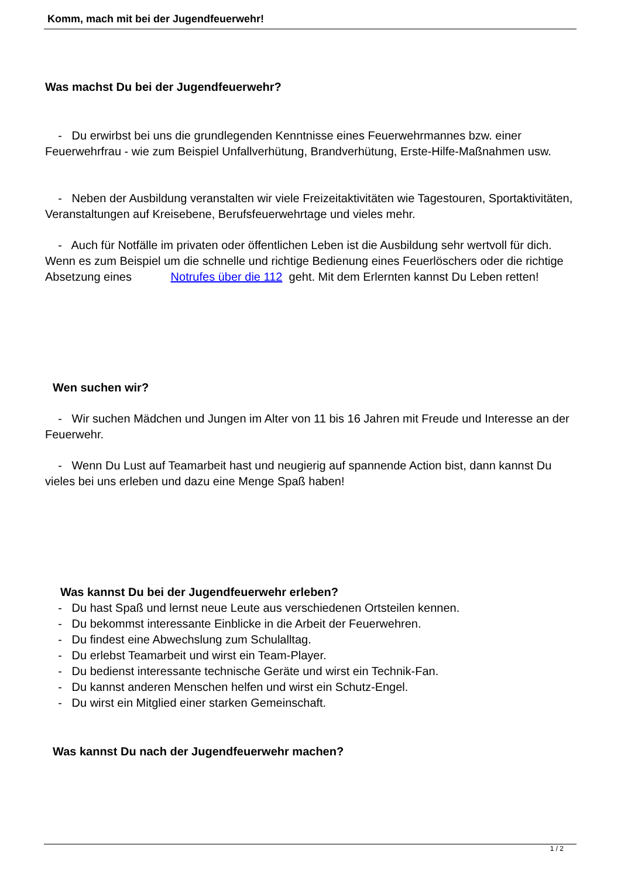Komm, mach mit bei der Jugendfeuerwehr!
Was machst Du bei der Jugendfeuerwehr?
- Du erwirbst bei uns die grundlegenden Kenntnisse eines Feuerwehrmannes bzw. einer Feuerwehrfrau - wie zum Beispiel Unfallverhütung, Brandverhütung, Erste-Hilfe-Maßnahmen usw.
- Neben der Ausbildung veranstalten wir viele Freizeitaktivitäten wie Tagestouren, Sportaktivitäten, Veranstaltungen auf Kreisebene, Berufsfeuerwehrtage und vieles mehr.
- Auch für Notfälle im privaten oder öffentlichen Leben ist die Ausbildung sehr wertvoll für dich. Wenn es zum Beispiel um die schnelle und richtige Bedienung eines Feuerlöschers oder die richtige Absetzung eines Notrufes über die 112 geht. Mit dem Erlernten kannst Du Leben retten!
Wen suchen wir?
- Wir suchen Mädchen und Jungen im Alter von 11 bis 16 Jahren mit Freude und Interesse an der Feuerwehr.
- Wenn Du Lust auf Teamarbeit hast und neugierig auf spannende Action bist, dann kannst Du vieles bei uns erleben und dazu eine Menge Spaß haben!
Was kannst Du bei der Jugendfeuerwehr erleben?
- Du hast Spaß und lernst neue Leute aus verschiedenen Ortsteilen kennen.
- Du bekommst interessante Einblicke in die Arbeit der Feuerwehren.
- Du findest eine Abwechslung zum Schulalltag.
- Du erlebst Teamarbeit und wirst ein Team-Player.
- Du bedienst interessante technische Geräte und wirst ein Technik-Fan.
- Du kannst anderen Menschen helfen und wirst ein Schutz-Engel.
- Du wirst ein Mitglied einer starken Gemeinschaft.
Was kannst Du nach der Jugendfeuerwehr machen?
1 / 2